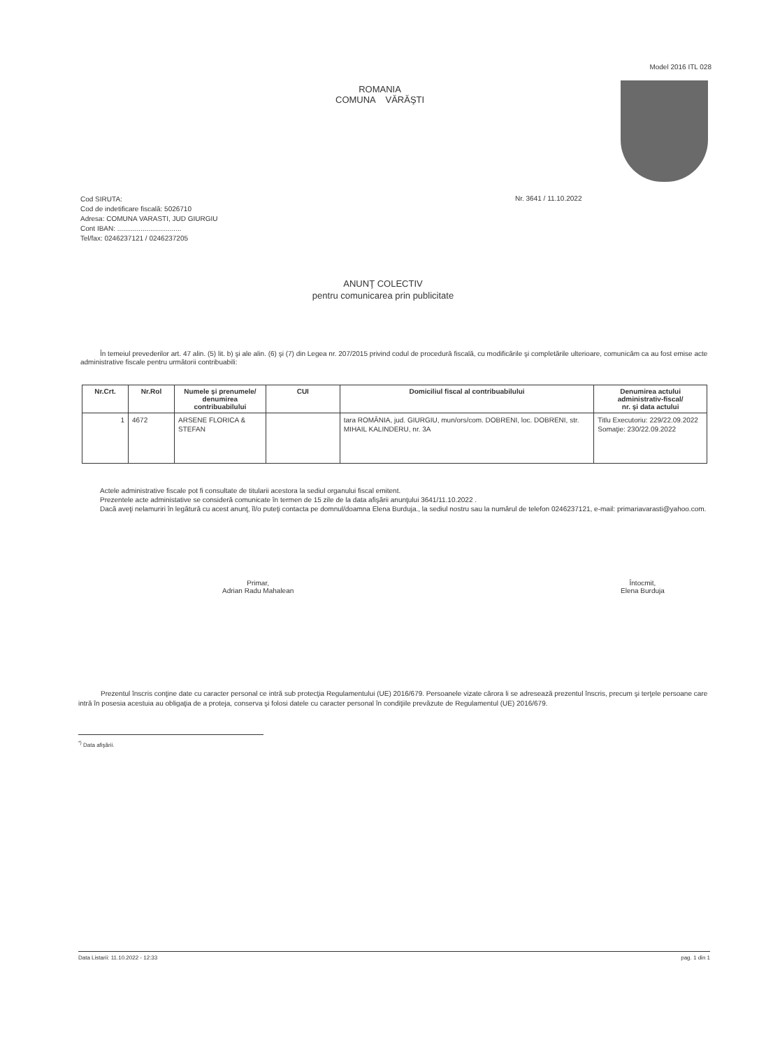Model 2016 ITL 028
ROMANIA
COMUNA VĂRĂŞTI
Cod SIRUTA:
Cod de indetificare fiscală: 5026710
Adresa: COMUNA VARASTI, JUD GIURGIU
Cont IBAN: .................................
Tel/fax: 0246237121 / 0246237205
Nr. 3641 / 11.10.2022
ANUNŢ COLECTIV
pentru comunicarea prin publicitate
În temeiul prevederilor art. 47 alin. (5) lit. b) şi ale alin. (6) şi (7) din Legea nr. 207/2015 privind codul de procedură fiscală, cu modificările şi completările ulterioare, comunicăm ca au fost emise acte administrative fiscale pentru următorii contribuabili:
| Nr.Crt. | Nr.Rol | Numele şi prenumele/ denumirea contribuabilului | CUI | Domiciliul fiscal al contribuabilului | Denumirea actului administrativ-fiscal/ nr. şi data actului |
| --- | --- | --- | --- | --- | --- |
| 1 | 4672 | ARSENE FLORICA & STEFAN | | tara ROMÂNIA, jud. GIURGIU, mun/ors/com. DOBRENI, loc. DOBRENI, str. MIHAIL KALINDERU, nr. 3A | Titlu Executoriu: 229/22.09.2022 Somaţie: 230/22.09.2022 |
Actele administrative fiscale pot fi consultate de titularii acestora la sediul organului fiscal emitent.
Prezentele acte administative se consideră comunicate în termen de 15 zile de la data afişării anunţului 3641/11.10.2022 .
Dacă aveţi nelamuriri în legătură cu acest anunţ, îl/o puteţi contacta pe domnul/doamna Elena Burduja., la sediul nostru sau la numărul de telefon 0246237121, e-mail: primariavarasti@yahoo.com.
Primar,
Adrian Radu Mahalean
Întocmit,
Elena Burduja
Prezentul înscris conţine date cu caracter personal ce intră sub protecţia Regulamentului (UE) 2016/679. Persoanele vizate cărora li se adresează prezentul înscris, precum şi terţele persoane care intră în posesia acestuia au obligaţia de a proteja, conserva şi folosi datele cu caracter personal în condiţiile prevăzute de Regulamentul (UE) 2016/679.
<sup>*)</sup> Data afişării.
Data Listarii: 11.10.2022 - 12:33 pag. 1 din 1